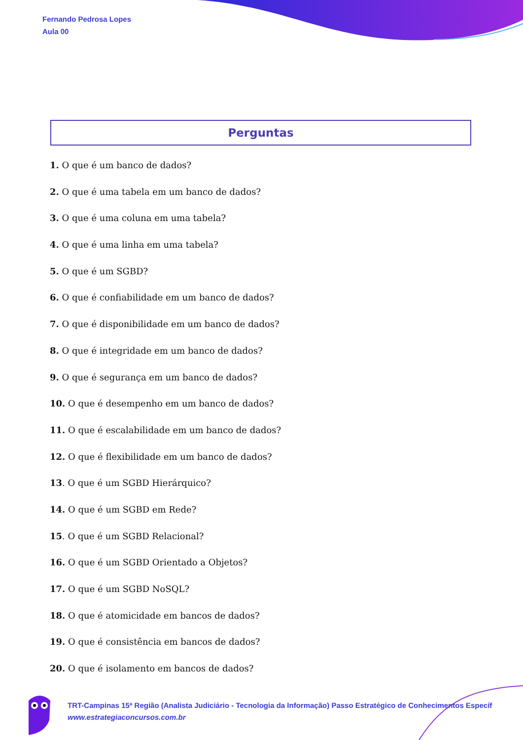Fernando Pedrosa Lopes
Aula 00
Perguntas
1. O que é um banco de dados?
2. O que é uma tabela em um banco de dados?
3. O que é uma coluna em uma tabela?
4. O que é uma linha em uma tabela?
5. O que é um SGBD?
6. O que é confiabilidade em um banco de dados?
7. O que é disponibilidade em um banco de dados?
8. O que é integridade em um banco de dados?
9. O que é segurança em um banco de dados?
10. O que é desempenho em um banco de dados?
11. O que é escalabilidade em um banco de dados?
12. O que é flexibilidade em um banco de dados?
13. O que é um SGBD Hierárquico?
14. O que é um SGBD em Rede?
15. O que é um SGBD Relacional?
16. O que é um SGBD Orientado a Objetos?
17. O que é um SGBD NoSQL?
18. O que é atomicidade em bancos de dados?
19. O que é consistência em bancos de dados?
20. O que é isolamento em bancos de dados?
TRT-Campinas 15ª Região (Analista Judiciário - Tecnologia da Informação) Passo Estratégico de Conhecimentos Específ
www.estrategiaconcursos.com.br